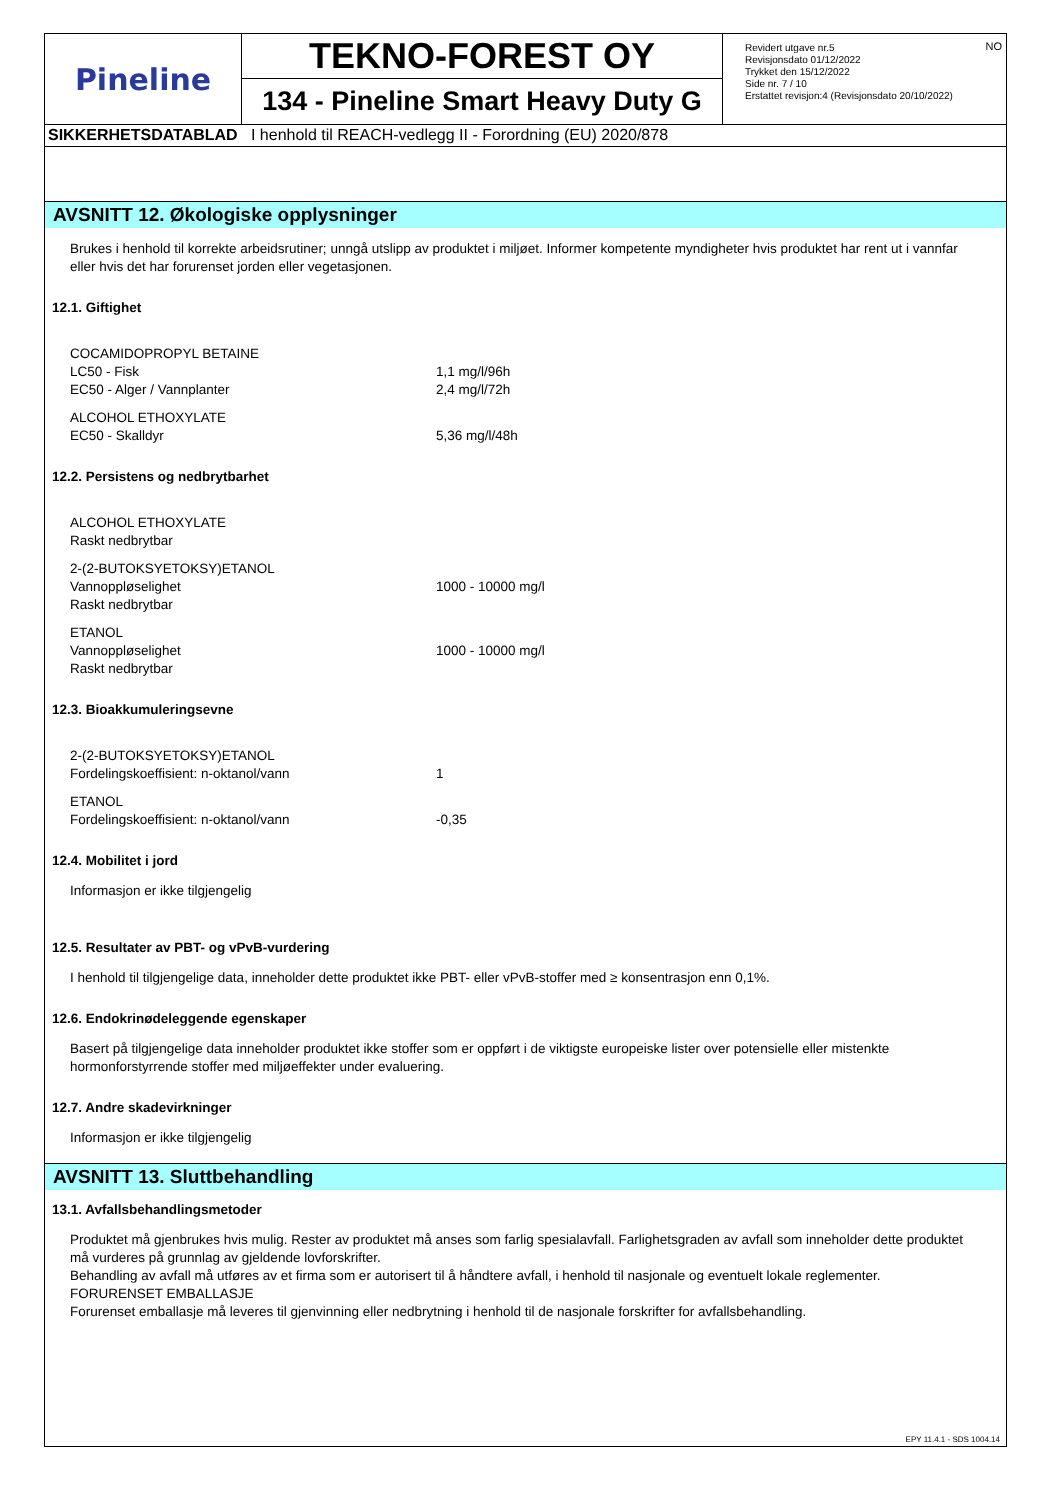Pineline
TEKNO-FOREST OY
134 - Pineline Smart Heavy Duty G
Revidert utgave nr.5
Revisjonsdato 01/12/2022
Trykket den 15/12/2022
Side nr. 7 / 10
Erstattet revisjon:4 (Revisjonsdato 20/10/2022)
NO
SIKKERHETSDATABLAD I henhold til REACH-vedlegg II - Forordning (EU) 2020/878
AVSNITT 12. Økologiske opplysninger
Brukes i henhold til korrekte arbeidsrutiner; unngå utslipp av produktet i miljøet. Informer kompetente myndigheter hvis produktet har rent ut i vannfar eller hvis det har forurenset jorden eller vegetasjonen.
12.1. Giftighet
| COCAMIDOPROPYL BETAINE | |
| LC50 - Fisk | 1,1 mg/l/96h |
| EC50 - Alger / Vannplanter | 2,4 mg/l/72h |
| ALCOHOL ETHOXYLATE | |
| EC50 - Skalldyr | 5,36 mg/l/48h |
12.2. Persistens og nedbrytbarhet
| ALCOHOL ETHOXYLATE | |
| Raskt nedbrytbar | |
| 2-(2-BUTOKSYETOKSY)ETANOL | |
| Vannoppløselighet | 1000 - 10000 mg/l |
| Raskt nedbrytbar | |
| ETANOL | |
| Vannoppløselighet | 1000 - 10000 mg/l |
| Raskt nedbrytbar | |
12.3. Bioakkumuleringsevne
| 2-(2-BUTOKSYETOKSY)ETANOL | |
| Fordelingskoeffisient: n-oktanol/vann | 1 |
| ETANOL | |
| Fordelingskoeffisient: n-oktanol/vann | -0,35 |
12.4. Mobilitet i jord
Informasjon er ikke tilgjengelig
12.5. Resultater av PBT- og vPvB-vurdering
I henhold til tilgjengelige data, inneholder dette produktet ikke PBT- eller vPvB-stoffer med ≥ konsentrasjon enn 0,1%.
12.6. Endokrinødeleggende egenskaper
Basert på tilgjengelige data inneholder produktet ikke stoffer som er oppført i de viktigste europeiske lister over potensielle eller mistenkte hormonforstyrrende stoffer med miljøeffekter under evaluering.
12.7. Andre skadevirkninger
Informasjon er ikke tilgjengelig
AVSNITT 13. Sluttbehandling
13.1. Avfallsbehandlingsmetoder
Produktet må gjenbrukes hvis mulig. Rester av produktet må anses som farlig spesialavfall. Farlighetsgraden av avfall som inneholder dette produktet må vurderes på grunnlag av gjeldende lovforskrifter.
Behandling av avfall må utføres av et firma som er autorisert til å håndtere avfall, i henhold til nasjonale og eventuelt lokale reglementer.
FORURENSET EMBALLASJE
Forurenset emballasje må leveres til gjenvinning eller nedbrytning i henhold til de nasjonale forskrifter for avfallsbehandling.
EPY 11.4.1 - SDS 1004.14